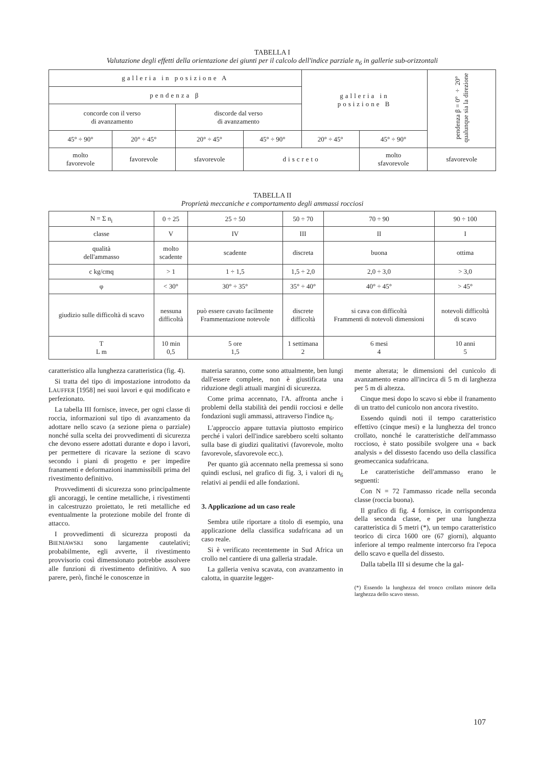TABELLA I
Valutazione degli effetti della orientazione dei giunti per il calcolo dell'indice parziale n<sub>6</sub> in gallerie sub-orizzontali
| galleria in posizione A | | | | galleria in posizione B | | pendenza β = 0° ÷ 20° qualunque sia la direzione |
| pendenza β | | | | | | |
| concorde con il verso di avanzamento | | discorde dal verso di avanzamento | | | | |
| 45° ÷ 90° | 20° ÷ 45° | 20° ÷ 45° | 45° ÷ 90° | 20° ÷ 45° | 45° ÷ 90° | |
| molto favorevole | favorevole | sfavorevole | discreto | | molto sfavorevole | sfavorevole |
TABELLA II
Proprietà meccaniche e comportamento degli ammassi rocciosi
| N = Σ n<sub>i</sub> | 0 ÷ 25 | 25 ÷ 50 | 50 ÷ 70 | 70 ÷ 90 | 90 ÷ 100 |
| classe | V | IV | III | II | I |
| qualità dell'ammasso | molto scadente | scadente | discreta | buona | ottima |
| c kg/cmq | > 1 | 1 ÷ 1,5 | 1,5 ÷ 2,0 | 2,0 ÷ 3,0 | > 3,0 |
| φ | < 30° | 30° ÷ 35° | 35° ÷ 40° | 40° ÷ 45° | > 45° |
| giudizio sulle difficoltà di scavo | nessuna difficoltà | può essere cavato facilmente Frammentazione notevole | discrete difficoltà | si cava con difficoltà Frammenti di notevoli dimensioni | notevoli difficoltà di scavo |
| T L m | 10 min 0,5 | 5 ore 1,5 | 1 settimana 2 | 6 mesi 4 | 10 anni 5 |
caratteristico alla lunghezza caratteristica (fig. 4).
Si tratta del tipo di impostazione introdotto da LAUFFER [1958] nei suoi lavori e qui modificato e perfezionato.
La tabella III fornisce, invece, per ogni classe di roccia, informazioni sul tipo di avanzamento da adottare nello scavo (a sezione piena o parziale) nonché sulla scelta dei provvedimenti di sicurezza che devono essere adottati durante e dopo i lavori, per permettere di ricavare la sezione di scavo secondo i piani di progetto e per impedire franamenti e deformazioni inammissibili prima del rivestimento definitivo.
Provvedimenti di sicurezza sono principalmente gli ancoraggi, le centine metalliche, i rivestimenti in calcestruzzo proiettato, le reti metalliche ed eventualmente la protezione mobile del fronte di attacco.
I provvedimenti di sicurezza proposti da BIENIAWSKI sono largamente cautelativi; probabilmente, egli avverte, il rivestimento provvisorio così dimensionato potrebbe assolvere alle funzioni di rivestimento definitivo. A suo parere, però, finché le conoscenze in
materia saranno, come sono attualmente, ben lungi dall'essere complete, non è giustificata una riduzione degli attuali margini di sicurezza.
Come prima accennato, l'A. affronta anche i problemi della stabilità dei pendii rocciosi e delle fondazioni sugli ammassi, attraverso l'indice n<sub>6</sub>.
L'approccio appare tuttavia piuttosto empirico perché i valori dell'indice sarebbero scelti soltanto sulla base di giudizi qualitativi (favorevole, molto favorevole, sfavorevole ecc.).
Per quanto già accennato nella premessa si sono quindi esclusi, nel grafico di fig. 3, i valori di n<sub>6</sub> relativi ai pendii ed alle fondazioni.
3. Applicazione ad un caso reale
Sembra utile riportare a titolo di esempio, una applicazione della classifica sudafricana ad un caso reale.
Si è verificato recentemente in Sud Africa un crollo nel cantiere di una galleria stradale.
La galleria veniva scavata, con avanzamento in calotta, in quarzite legger-
mente alterata; le dimensioni del cunicolo di avanzamento erano all'incirca di 5 m di larghezza per 5 m di altezza.
Cinque mesi dopo lo scavo si ebbe il franamento di un tratto del cunicolo non ancora rivestito.
Essendo quindi noti il tempo caratteristico effettivo (cinque mesi) e la lunghezza del tronco crollato, nonché le caratteristiche dell'ammasso roccioso, è stato possibile svolgere una « back analysis » del dissesto facendo uso della classifica geomeccanica sudafricana.
Le caratteristiche dell'ammasso erano le seguenti:
Con N = 72 l'ammasso ricade nella seconda classe (roccia buona).
Il grafico di fig. 4 fornisce, in corrispondenza della seconda classe, e per una lunghezza caratteristica di 5 metri (*), un tempo caratteristico teorico di circa 1600 ore (67 giorni), alquanto inferiore al tempo realmente intercorso fra l'epoca dello scavo e quella del dissesto.
Dalla tabella III si desume che la gal-
(*) Essendo la lunghezza del tronco crollato minore della larghezza dello scavo stesso.
107